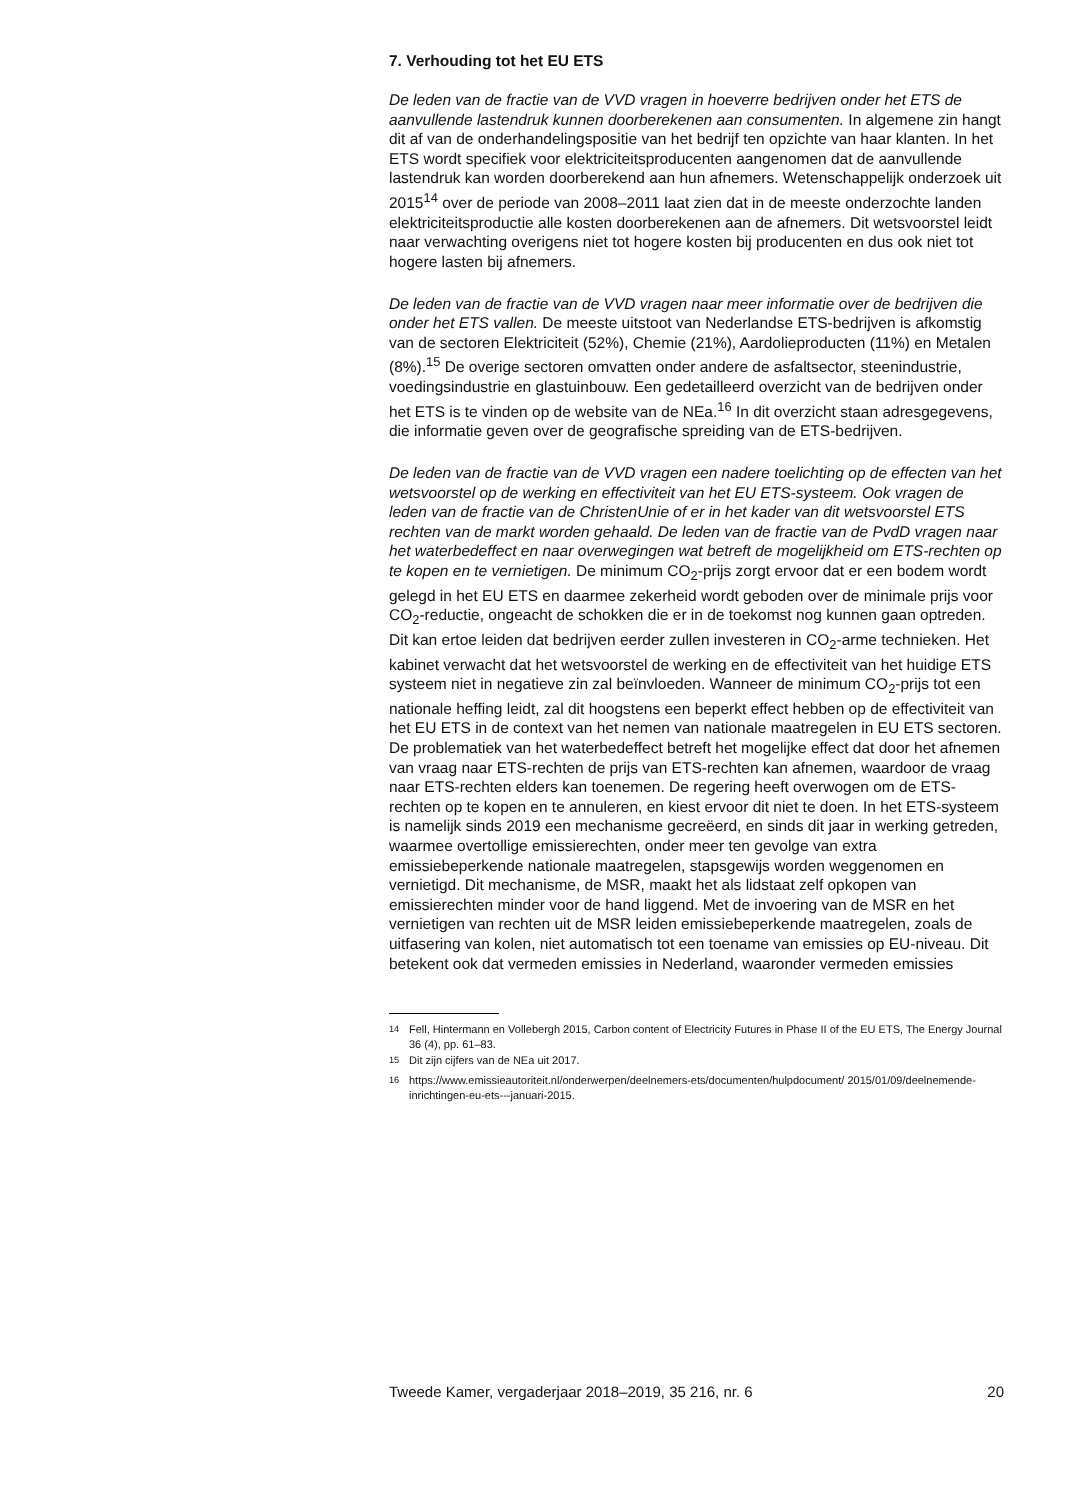7. Verhouding tot het EU ETS
De leden van de fractie van de VVD vragen in hoeverre bedrijven onder het ETS de aanvullende lastendruk kunnen doorberekenen aan consumenten. In algemene zin hangt dit af van de onderhandelingspositie van het bedrijf ten opzichte van haar klanten. In het ETS wordt specifiek voor elektriciteitsproducenten aangenomen dat de aanvullende lastendruk kan worden doorberekend aan hun afnemers. Wetenschappelijk onderzoek uit 2015<sup>14</sup> over de periode van 2008–2011 laat zien dat in de meeste onderzochte landen elektriciteitsproductie alle kosten doorberekenen aan de afnemers. Dit wetsvoorstel leidt naar verwachting overigens niet tot hogere kosten bij producenten en dus ook niet tot hogere lasten bij afnemers.
De leden van de fractie van de VVD vragen naar meer informatie over de bedrijven die onder het ETS vallen. De meeste uitstoot van Nederlandse ETS-bedrijven is afkomstig van de sectoren Elektriciteit (52%), Chemie (21%), Aardolieproducten (11%) en Metalen (8%).<sup>15</sup> De overige sectoren omvatten onder andere de asfaltsector, steenindustrie, voedingsindustrie en glastuinbouw. Een gedetailleerd overzicht van de bedrijven onder het ETS is te vinden op de website van de NEa.<sup>16</sup> In dit overzicht staan adresgegevens, die informatie geven over de geografische spreiding van de ETS-bedrijven.
De leden van de fractie van de VVD vragen een nadere toelichting op de effecten van het wetsvoorstel op de werking en effectiviteit van het EU ETS-systeem. Ook vragen de leden van de fractie van de ChristenUnie of er in het kader van dit wetsvoorstel ETS rechten van de markt worden gehaald. De leden van de fractie van de PvdD vragen naar het waterbedeffect en naar overwegingen wat betreft de mogelijkheid om ETS-rechten op te kopen en te vernietigen. De minimum CO<sub>2</sub>-prijs zorgt ervoor dat er een bodem wordt gelegd in het EU ETS en daarmee zekerheid wordt geboden over de minimale prijs voor CO<sub>2</sub>-reductie, ongeacht de schokken die er in de toekomst nog kunnen gaan optreden. Dit kan ertoe leiden dat bedrijven eerder zullen investeren in CO<sub>2</sub>-arme technieken. Het kabinet verwacht dat het wetsvoorstel de werking en de effectiviteit van het huidige ETS systeem niet in negatieve zin zal beïnvloeden. Wanneer de minimum CO<sub>2</sub>-prijs tot een nationale heffing leidt, zal dit hoogstens een beperkt effect hebben op de effectiviteit van het EU ETS in de context van het nemen van nationale maatregelen in EU ETS sectoren. De problematiek van het waterbedeffect betreft het mogelijke effect dat door het afnemen van vraag naar ETS-rechten de prijs van ETS-rechten kan afnemen, waardoor de vraag naar ETS-rechten elders kan toenemen. De regering heeft overwogen om de ETS-rechten op te kopen en te annuleren, en kiest ervoor dit niet te doen. In het ETS-systeem is namelijk sinds 2019 een mechanisme gecreëerd, en sinds dit jaar in werking getreden, waarmee overtollige emissierechten, onder meer ten gevolge van extra emissiebeperkende nationale maatregelen, stapsgewijs worden weggenomen en vernietigd. Dit mechanisme, de MSR, maakt het als lidstaat zelf opkopen van emissierechten minder voor de hand liggend. Met de invoering van de MSR en het vernietigen van rechten uit de MSR leiden emissiebeperkende maatregelen, zoals de uitfasering van kolen, niet automatisch tot een toename van emissies op EU-niveau. Dit betekent ook dat vermeden emissies in Nederland, waaronder vermeden emissies
<sup>14</sup> Fell, Hintermann en Vollebergh 2015, Carbon content of Electricity Futures in Phase II of the EU ETS, The Energy Journal 36 (4), pp. 61–83.
<sup>15</sup> Dit zijn cijfers van de NEa uit 2017.
<sup>16</sup> https://www.emissieautoriteit.nl/onderwerpen/deelnemers-ets/documenten/hulpdocument/ 2015/01/09/deelnemende-inrichtingen-eu-ets---januari-2015.
Tweede Kamer, vergaderjaar 2018–2019, 35 216, nr. 6 20